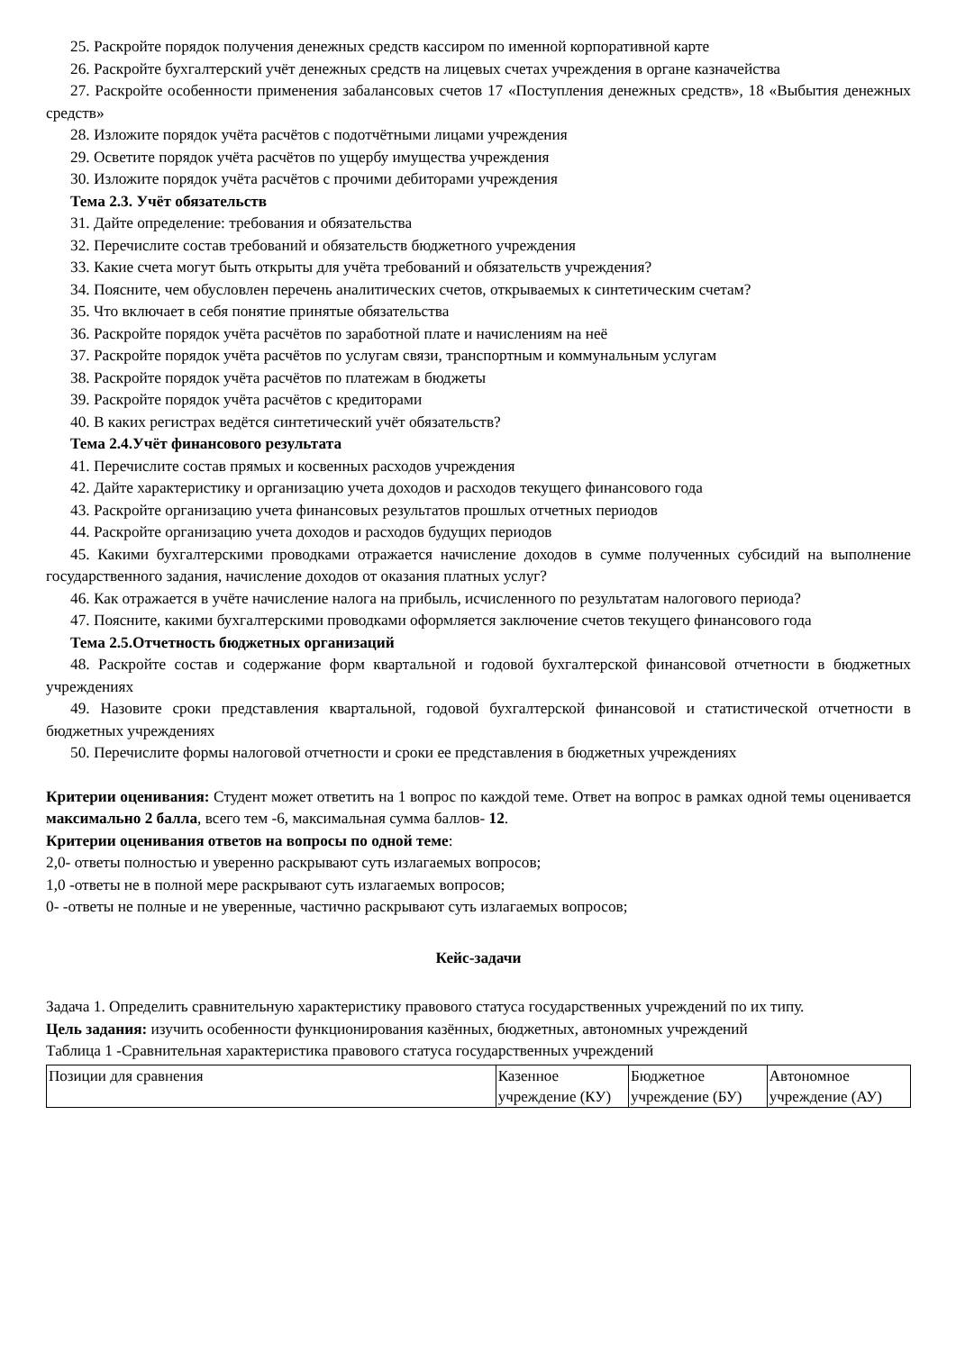25. Раскройте порядок получения денежных средств кассиром по именной корпоративной карте
26. Раскройте бухгалтерский учёт денежных средств на лицевых счетах учреждения в органе казначейства
27. Раскройте особенности применения забалансовых счетов 17 «Поступления денежных средств», 18 «Выбытия денежных средств»
28. Изложите порядок учёта расчётов с подотчётными лицами учреждения
29. Осветите порядок учёта расчётов по ущербу имущества учреждения
30. Изложите порядок учёта расчётов с прочими дебиторами учреждения
Тема 2.3. Учёт обязательств
31. Дайте определение: требования и обязательства
32. Перечислите состав требований и обязательств бюджетного учреждения
33. Какие счета могут быть открыты для учёта требований и обязательств учреждения?
34. Поясните, чем обусловлен перечень аналитических счетов, открываемых к синтетическим счетам?
35. Что включает в себя понятие принятые обязательства
36. Раскройте порядок учёта расчётов по заработной плате и начислениям на неё
37. Раскройте порядок учёта расчётов по услугам связи, транспортным и коммунальным услугам
38. Раскройте порядок учёта расчётов по платежам в бюджеты
39. Раскройте порядок учёта расчётов с кредиторами
40. В каких регистрах ведётся синтетический учёт обязательств?
Тема 2.4.Учёт финансового результата
41. Перечислите состав прямых и косвенных расходов учреждения
42. Дайте характеристику и организацию учета доходов и расходов текущего финансового года
43. Раскройте организацию учета финансовых результатов прошлых отчетных периодов
44. Раскройте организацию учета доходов и расходов будущих периодов
45. Какими бухгалтерскими проводками отражается начисление доходов в сумме полученных субсидий на выполнение государственного задания, начисление доходов от оказания платных услуг?
46. Как отражается в учёте начисление налога на прибыль, исчисленного по результатам налогового периода?
47. Поясните, какими бухгалтерскими проводками оформляется заключение счетов текущего финансового года
Тема 2.5.Отчетность бюджетных организаций
48. Раскройте состав и содержание форм квартальной и годовой бухгалтерской финансовой отчетности в бюджетных учреждениях
49. Назовите сроки представления квартальной, годовой бухгалтерской финансовой и статистической отчетности в бюджетных учреждениях
50. Перечислите формы налоговой отчетности и сроки ее представления в бюджетных учреждениях
Критерии оценивания: Студент может ответить на 1 вопрос по каждой теме. Ответ на вопрос в рамках одной темы оценивается максимально 2 балла, всего тем -6, максимальная сумма баллов- 12.
Критерии оценивания ответов на вопросы по одной теме:
2,0- ответы полностью и уверенно раскрывают суть излагаемых вопросов;
1,0 -ответы не в полной мере раскрывают суть излагаемых вопросов;
0- -ответы не полные и не уверенные, частично раскрывают суть излагаемых вопросов;
Кейс-задачи
Задача 1. Определить сравнительную характеристику правового статуса государственных учреждений по их типу.
Цель задания: изучить особенности функционирования казённых, бюджетных, автономных учреждений
Таблица 1 -Сравнительная характеристика правового статуса государственных учреждений
| Позиции для сравнения | Казенное учреждение (КУ) | Бюджетное учреждение (БУ) | Автономное учреждение (АУ) |